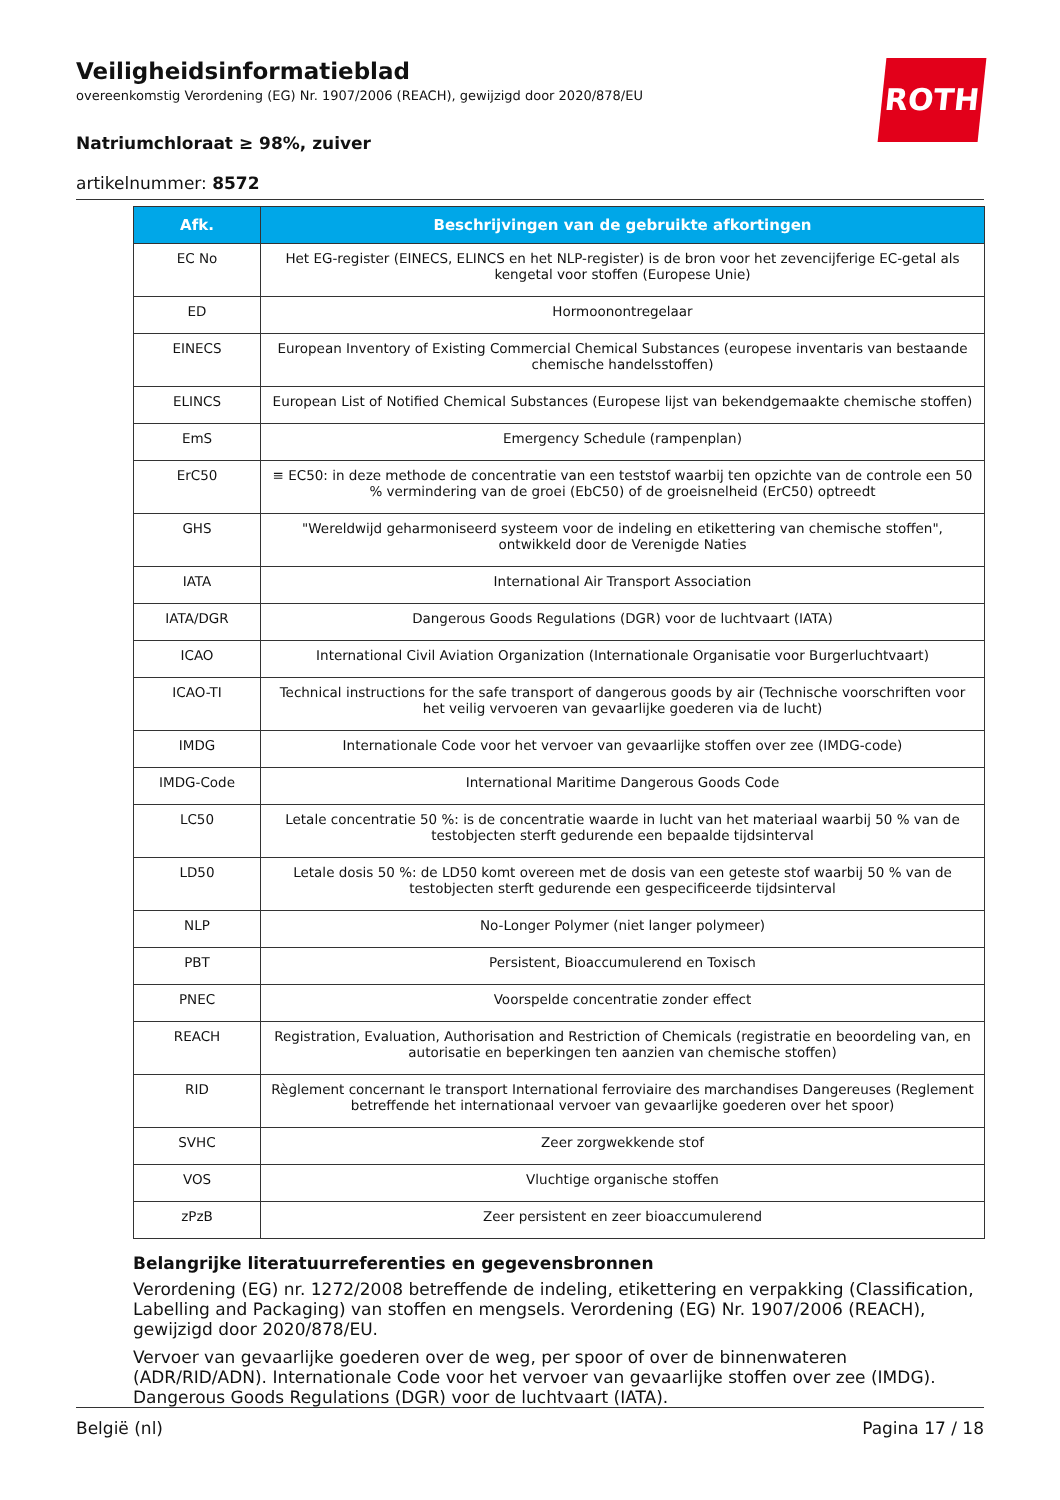ROTH
Veiligheidsinformatieblad
overeenkomstig Verordening (EG) Nr. 1907/2006 (REACH), gewijzigd door 2020/878/EU
Natriumchloraat ≥ 98%, zuiver
artikelnummer: 8572
| Afk. | Beschrijvingen van de gebruikte afkortingen |
| --- | --- |
| EC No | Het EG-register (EINECS, ELINCS en het NLP-register) is de bron voor het zevencijferige EC-getal als kengetal voor stoffen (Europese Unie) |
| ED | Hormoonontregelaar |
| EINECS | European Inventory of Existing Commercial Chemical Substances (europese inventaris van bestaande chemische handelsstoffen) |
| ELINCS | European List of Notified Chemical Substances (Europese lijst van bekendgemaakte chemische stoffen) |
| EmS | Emergency Schedule (rampenplan) |
| ErC50 | ≡ EC50: in deze methode de concentratie van een teststof waarbij ten opzichte van de controle een 50 % vermindering van de groei (EbC50) of de groeisnelheid (ErC50) optreedt |
| GHS | "Wereldwijd geharmoniseerd systeem voor de indeling en etikettering van chemische stoffen", ontwikkeld door de Verenigde Naties |
| IATA | International Air Transport Association |
| IATA/DGR | Dangerous Goods Regulations (DGR) voor de luchtvaart (IATA) |
| ICAO | International Civil Aviation Organization (Internationale Organisatie voor Burgerluchtvaart) |
| ICAO-TI | Technical instructions for the safe transport of dangerous goods by air (Technische voorschriften voor het veilig vervoeren van gevaarlijke goederen via de lucht) |
| IMDG | Internationale Code voor het vervoer van gevaarlijke stoffen over zee (IMDG-code) |
| IMDG-Code | International Maritime Dangerous Goods Code |
| LC50 | Letale concentratie 50 %: is de concentratie waarde in lucht van het materiaal waarbij 50 % van de testobjecten sterft gedurende een bepaalde tijdsinterval |
| LD50 | Letale dosis 50 %: de LD50 komt overeen met de dosis van een geteste stof waarbij 50 % van de testobjecten sterft gedurende een gespecificeerde tijdsinterval |
| NLP | No-Longer Polymer (niet langer polymeer) |
| PBT | Persistent, Bioaccumulerend en Toxisch |
| PNEC | Voorspelde concentratie zonder effect |
| REACH | Registration, Evaluation, Authorisation and Restriction of Chemicals (registratie en beoordeling van, en autorisatie en beperkingen ten aanzien van chemische stoffen) |
| RID | Règlement concernant le transport International ferroviaire des marchandises Dangereuses (Reglement betreffende het internationaal vervoer van gevaarlijke goederen over het spoor) |
| SVHC | Zeer zorgwekkende stof |
| VOS | Vluchtige organische stoffen |
| zPzB | Zeer persistent en zeer bioaccumulerend |
Belangrijke literatuurreferenties en gegevensbronnen
Verordening (EG) nr. 1272/2008 betreffende de indeling, etikettering en verpakking (Classification, Labelling and Packaging) van stoffen en mengsels. Verordening (EG) Nr. 1907/2006 (REACH), gewijzigd door 2020/878/EU.
Vervoer van gevaarlijke goederen over de weg, per spoor of over de binnenwateren (ADR/RID/ADN). Internationale Code voor het vervoer van gevaarlijke stoffen over zee (IMDG). Dangerous Goods Regulations (DGR) voor de luchtvaart (IATA).
België (nl) Pagina 17 / 18